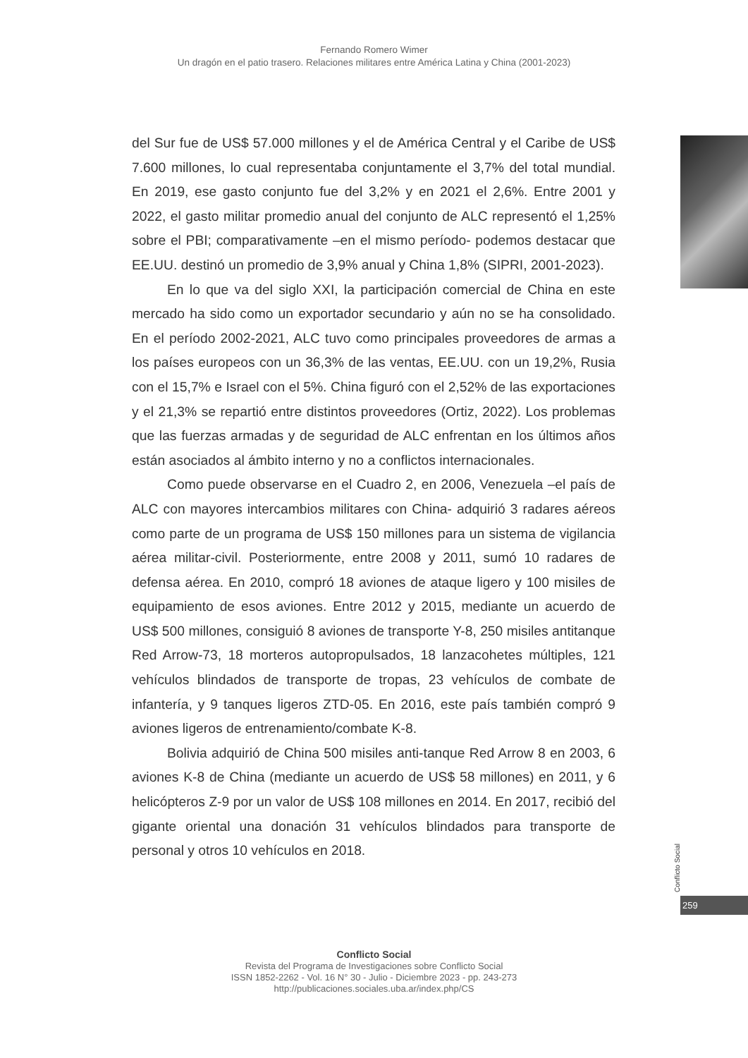Fernando Romero Wimer
Un dragón en el patio trasero. Relaciones militares entre América Latina y China (2001-2023)
del Sur fue de US$ 57.000 millones y el de América Central y el Caribe de US$ 7.600 millones, lo cual representaba conjuntamente el 3,7% del total mundial. En 2019, ese gasto conjunto fue del 3,2% y en 2021 el 2,6%. Entre 2001 y 2022, el gasto militar promedio anual del conjunto de ALC representó el 1,25% sobre el PBI; comparativamente –en el mismo período- podemos destacar que EE.UU. destinó un promedio de 3,9% anual y China 1,8% (SIPRI, 2001-2023).
En lo que va del siglo XXI, la participación comercial de China en este mercado ha sido como un exportador secundario y aún no se ha consolidado. En el período 2002-2021, ALC tuvo como principales proveedores de armas a los países europeos con un 36,3% de las ventas, EE.UU. con un 19,2%, Rusia con el 15,7% e Israel con el 5%. China figuró con el 2,52% de las exportaciones y el 21,3% se repartió entre distintos proveedores (Ortiz, 2022). Los problemas que las fuerzas armadas y de seguridad de ALC enfrentan en los últimos años están asociados al ámbito interno y no a conflictos internacionales.
Como puede observarse en el Cuadro 2, en 2006, Venezuela –el país de ALC con mayores intercambios militares con China- adquirió 3 radares aéreos como parte de un programa de US$ 150 millones para un sistema de vigilancia aérea militar-civil. Posteriormente, entre 2008 y 2011, sumó 10 radares de defensa aérea. En 2010, compró 18 aviones de ataque ligero y 100 misiles de equipamiento de esos aviones. Entre 2012 y 2015, mediante un acuerdo de US$ 500 millones, consiguió 8 aviones de transporte Y-8, 250 misiles antitanque Red Arrow-73, 18 morteros autopropulsados, 18 lanzacohetes múltiples, 121 vehículos blindados de transporte de tropas, 23 vehículos de combate de infantería, y 9 tanques ligeros ZTD-05. En 2016, este país también compró 9 aviones ligeros de entrenamiento/combate K-8.
Bolivia adquirió de China 500 misiles anti-tanque Red Arrow 8 en 2003, 6 aviones K-8 de China (mediante un acuerdo de US$ 58 millones) en 2011, y 6 helicópteros Z-9 por un valor de US$ 108 millones en 2014. En 2017, recibió del gigante oriental una donación 31 vehículos blindados para transporte de personal y otros 10 vehículos en 2018.
Conflicto Social
259
Conflicto Social
Revista del Programa de Investigaciones sobre Conflicto Social
ISSN 1852-2262 - Vol. 16 N° 30 - Julio - Diciembre 2023 - pp. 243-273
http://publicaciones.sociales.uba.ar/index.php/CS